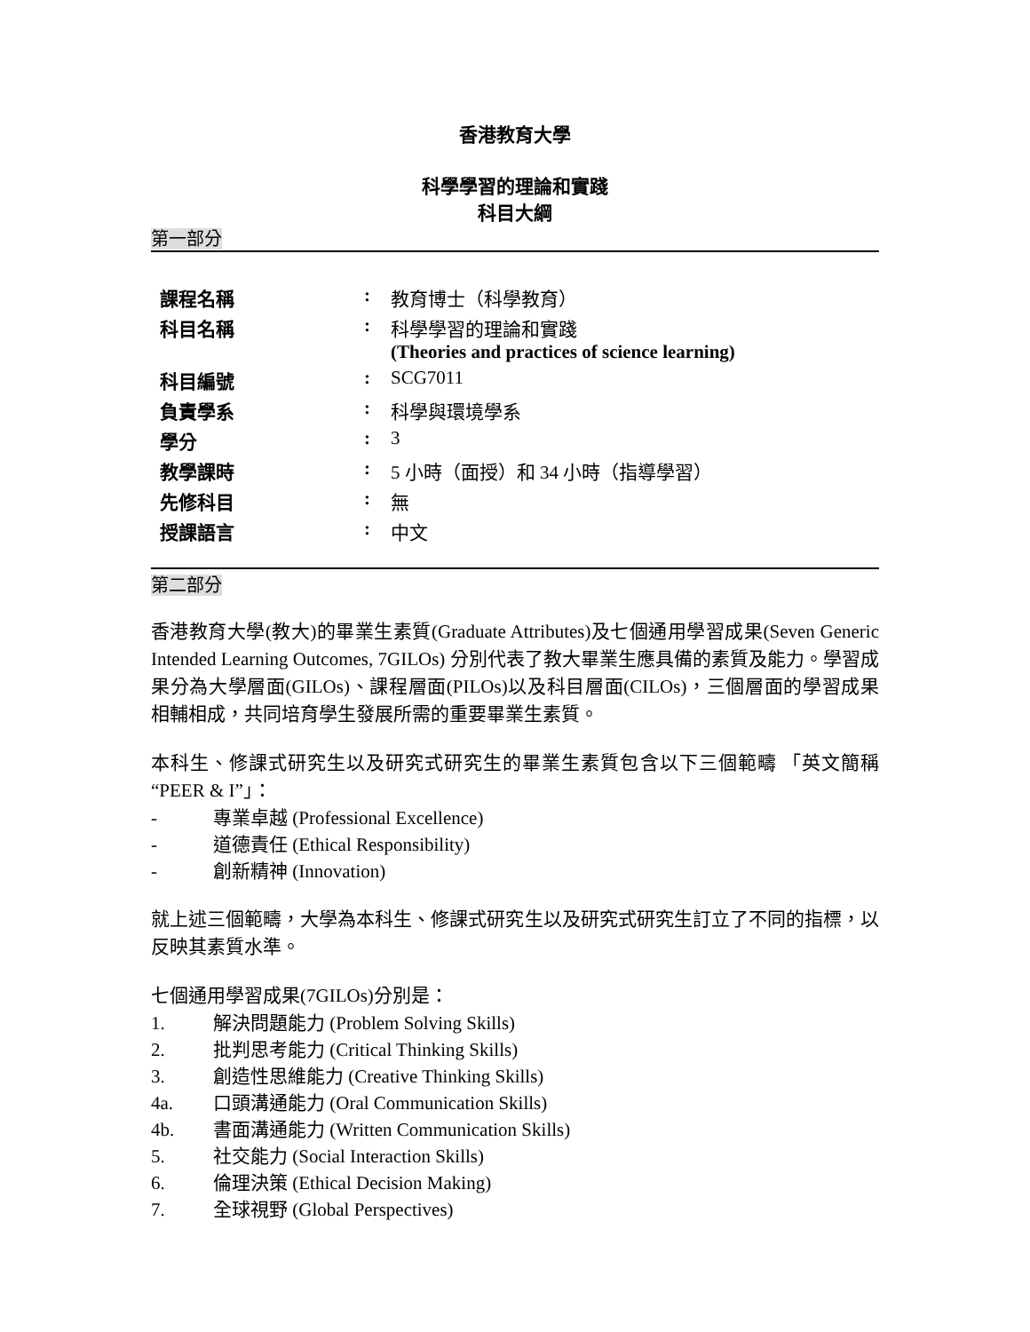香港教育大學
科學學習的理論和實踐
科目大綱
第一部分
| 課程名稱 | : | 教育博士（科學教育） |
| 科目名稱 | : | 科學學習的理論和實踐 (Theories and practices of science learning) |
| 科目編號 | : | SCG7011 |
| 負責學系 | : | 科學與環境學系 |
| 學分 | : | 3 |
| 教學課時 | : | 5 小時（面授）和 34 小時（指導學習） |
| 先修科目 | : | 無 |
| 授課語言 | : | 中文 |
第二部分
香港教育大學(教大)的畢業生素質(Graduate Attributes)及七個通用學習成果(Seven Generic Intended Learning Outcomes, 7GILOs) 分別代表了教大畢業生應具備的素質及能力。學習成果分為大學層面(GILOs)、課程層面(PILOs)以及科目層面(CILOs)，三個層面的學習成果相輔相成，共同培育學生發展所需的重要畢業生素質。
本科生、修課式研究生以及研究式研究生的畢業生素質包含以下三個範疇 「英文簡稱 “PEER & I”」：
- 專業卓越 (Professional Excellence)
- 道德責任 (Ethical Responsibility)
- 創新精神 (Innovation)
就上述三個範疇，大學為本科生、修課式研究生以及研究式研究生訂立了不同的指標，以反映其素質水準。
七個通用學習成果(7GILOs)分別是：
1. 解決問題能力 (Problem Solving Skills)
2. 批判思考能力 (Critical Thinking Skills)
3. 創造性思維能力 (Creative Thinking Skills)
4a. 口頭溝通能力 (Oral Communication Skills)
4b. 書面溝通能力 (Written Communication Skills)
5. 社交能力 (Social Interaction Skills)
6. 倫理決策 (Ethical Decision Making)
7. 全球視野 (Global Perspectives)